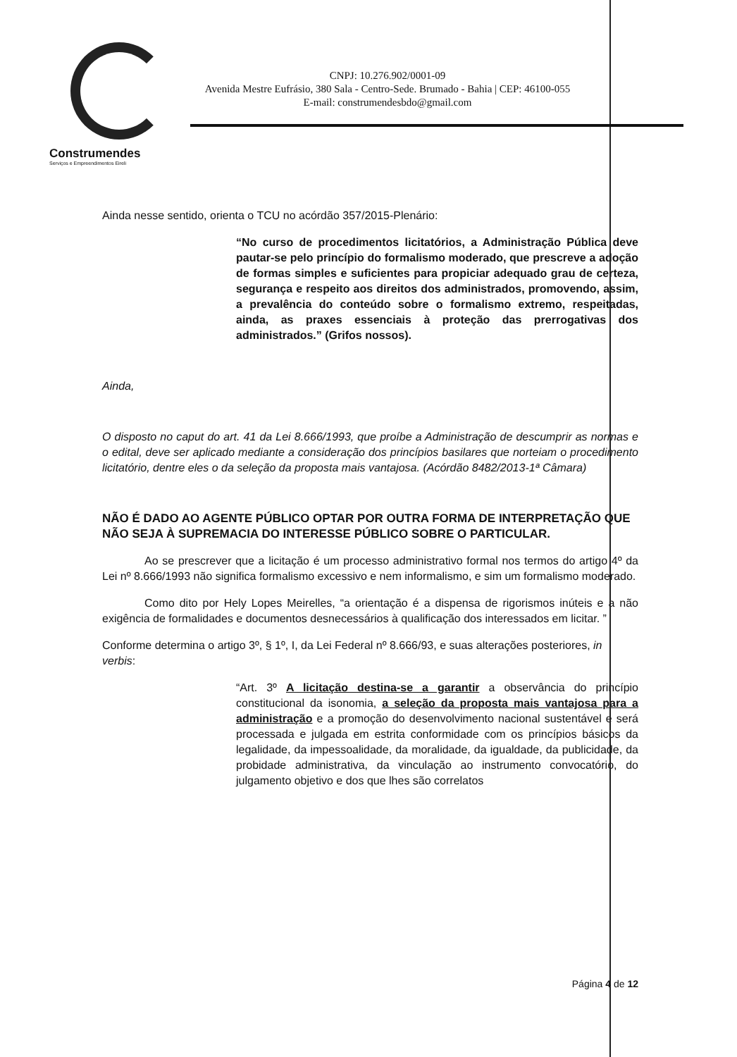Construmendes
Serviços e Empreendimentos Eireli
CNPJ: 10.276.902/0001-09
Avenida Mestre Eufrásio, 380 Sala - Centro-Sede. Brumado - Bahia | CEP: 46100-055
E-mail: construmendesbdo@gmail.com
Ainda nesse sentido, orienta o TCU no acórdão 357/2015-Plenário:
“No curso de procedimentos licitatórios, a Administração Pública deve pautar-se pelo princípio do formalismo moderado, que prescreve a adoção de formas simples e suficientes para propiciar adequado grau de certeza, segurança e respeito aos direitos dos administrados, promovendo, assim, a prevalência do conteúdo sobre o formalismo extremo, respeitadas, ainda, as praxes essenciais à proteção das prerrogativas dos administrados.” (Grifos nossos).
Ainda,
O disposto no caput do art. 41 da Lei 8.666/1993, que proíbe a Administração de descumprir as normas e o edital, deve ser aplicado mediante a consideração dos princípios basilares que norteiam o procedimento licitatório, dentre eles o da seleção da proposta mais vantajosa. (Acórdão 8482/2013-1ª Câmara)
NÃO É DADO AO AGENTE PÚBLICO OPTAR POR OUTRA FORMA DE INTERPRETAÇÃO QUE NÃO SEJA À SUPREMACIA DO INTERESSE PÚBLICO SOBRE O PARTICULAR.
Ao se prescrever que a licitação é um processo administrativo formal nos termos do artigo 4º da Lei nº 8.666/1993 não significa formalismo excessivo e nem informalismo, e sim um formalismo moderado.
Como dito por Hely Lopes Meirelles, “a orientação é a dispensa de rigorismos inúteis e a não exigência de formalidades e documentos desnecessários à qualificação dos interessados em licitar. ”
Conforme determina o artigo 3º, § 1º, I, da Lei Federal nº 8.666/93, e suas alterações posteriores, in verbis:
“Art. 3º A licitação destina-se a garantir a observância do princípio constitucional da isonomia, a seleção da proposta mais vantajosa para a administração e a promoção do desenvolvimento nacional sustentável e será processada e julgada em estrita conformidade com os princípios básicos da legalidade, da impessoalidade, da moralidade, da igualdade, da publicidade, da probidade administrativa, da vinculação ao instrumento convocatório, do julgamento objetivo e dos que lhes são correlatos
Página 4 de 12